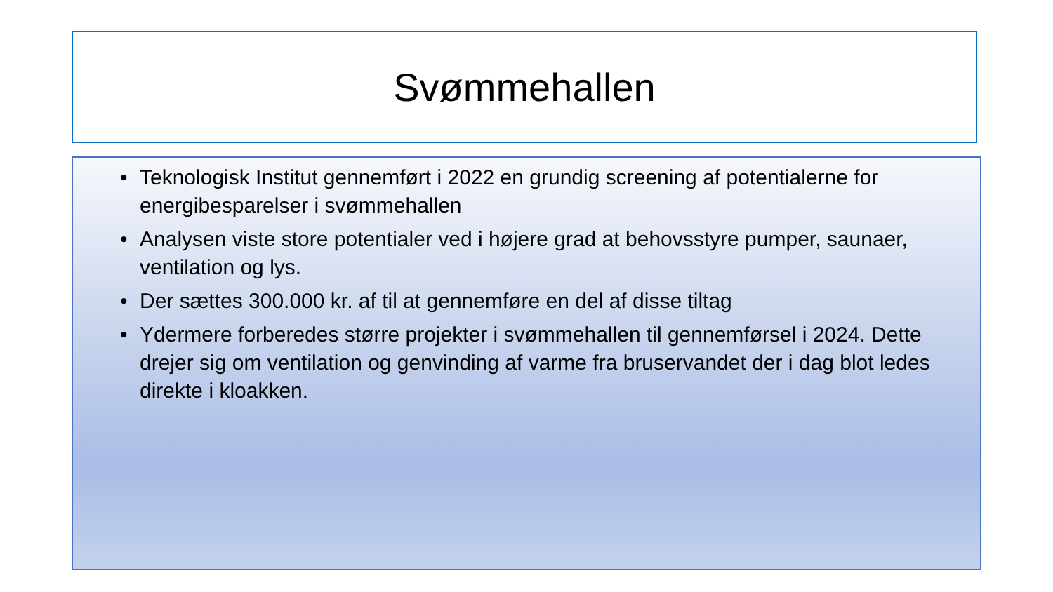Svømmehallen
• Teknologisk Institut gennemført i 2022 en grundig screening af potentialerne for energibesparelser i svømmehallen
• Analysen viste store potentialer ved i højere grad at behovsstyre pumper, saunaer, ventilation og lys.
• Der sættes 300.000 kr. af til at gennemføre en del af disse tiltag
• Ydermere forberedes større projekter i svømmehallen til gennemførsel i 2024. Dette drejer sig om ventilation og genvinding af varme fra bruservandet der i dag blot ledes direkte i kloakken.